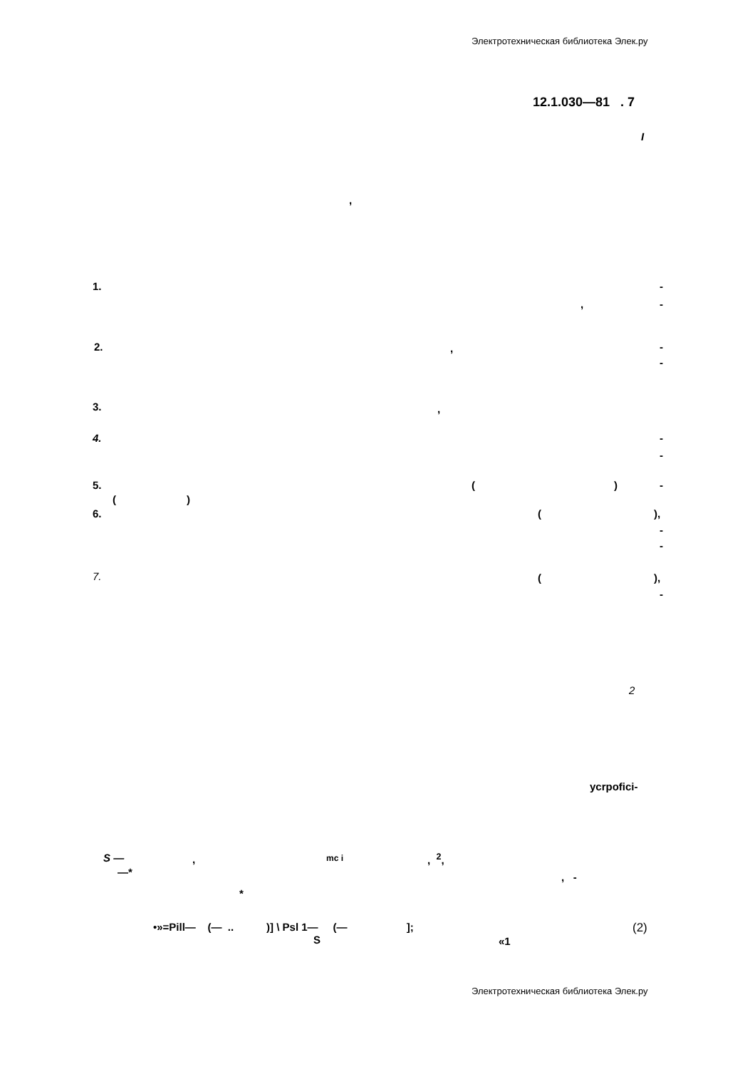Электротехническая библиотека Элек.ру
12.1.030—81 . 7
I
,
1.
-
,
-
2.
,
-
-
3.
,
4.
-
-
5.
(
)
-
(
)
6.
(
),
-
-
7.
(
),
-
2
ycrpofici-
S —
,
mc i
, <sup>2</sup>,
—*
, -
*
•»=Pill— (— .. )] \ Psl 1— (— ];
(2)
S
«1
Электротехническая библиотека Элек.ру